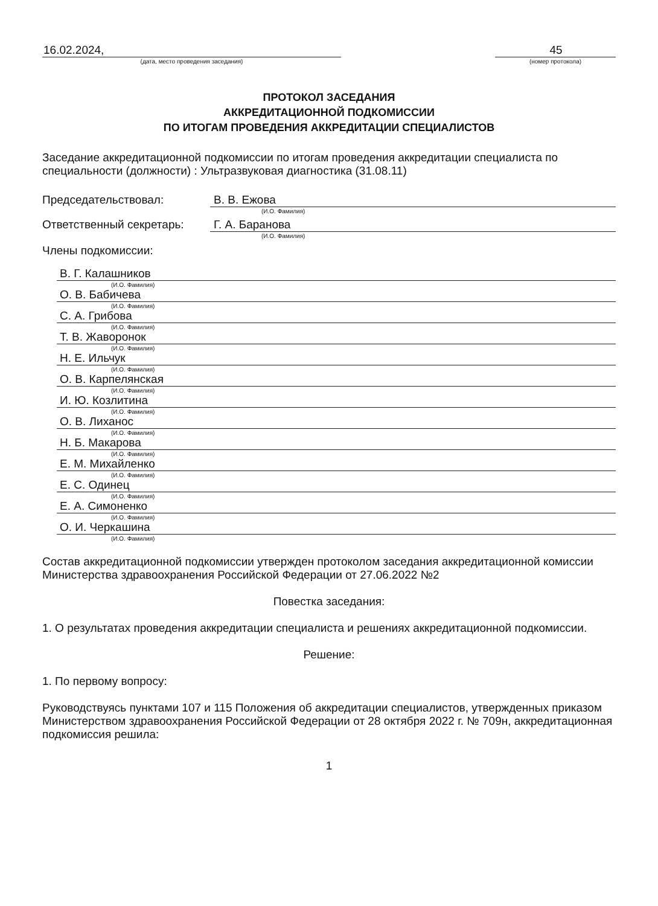16.02.2024,
(дата, место проведения заседания)
45
(номер протокола)
ПРОТОКОЛ ЗАСЕДАНИЯ
АККРЕДИТАЦИОННОЙ ПОДКОМИССИИ
ПО ИТОГАМ ПРОВЕДЕНИЯ АККРЕДИТАЦИИ СПЕЦИАЛИСТОВ
Заседание аккредитационной подкомиссии по итогам проведения аккредитации специалиста по специальности (должности) : Ультразвуковая диагностика (31.08.11)
Председательствовал: В. В. Ежова
(И.О. Фамилия)
Ответственный секретарь: Г. А. Баранова
(И.О. Фамилия)
Члены подкомиссии:
В. Г. Калашников
(И.О. Фамилия)
О. В. Бабичева
(И.О. Фамилия)
С. А. Грибова
(И.О. Фамилия)
Т. В. Жаворонок
(И.О. Фамилия)
Н. Е. Ильчук
(И.О. Фамилия)
О. В. Карпелянская
(И.О. Фамилия)
И. Ю. Козлитина
(И.О. Фамилия)
О. В. Лиханос
(И.О. Фамилия)
Н. Б. Макарова
(И.О. Фамилия)
Е. М. Михайленко
(И.О. Фамилия)
Е. С. Одинец
(И.О. Фамилия)
Е. А. Симоненко
(И.О. Фамилия)
О. И. Черкашина
(И.О. Фамилия)
Состав аккредитационной подкомиссии утвержден протоколом заседания аккредитационной комиссии Министерства здравоохранения Российской Федерации от 27.06.2022 №2
Повестка заседания:
1. О результатах проведения аккредитации специалиста и решениях аккредитационной подкомиссии.
Решение:
1. По первому вопросу:
Руководствуясь пунктами 107 и 115 Положения об аккредитации специалистов, утвержденных приказом Министерством здравоохранения Российской Федерации от 28 октября 2022 г. № 709н, аккредитационная подкомиссия решила:
1